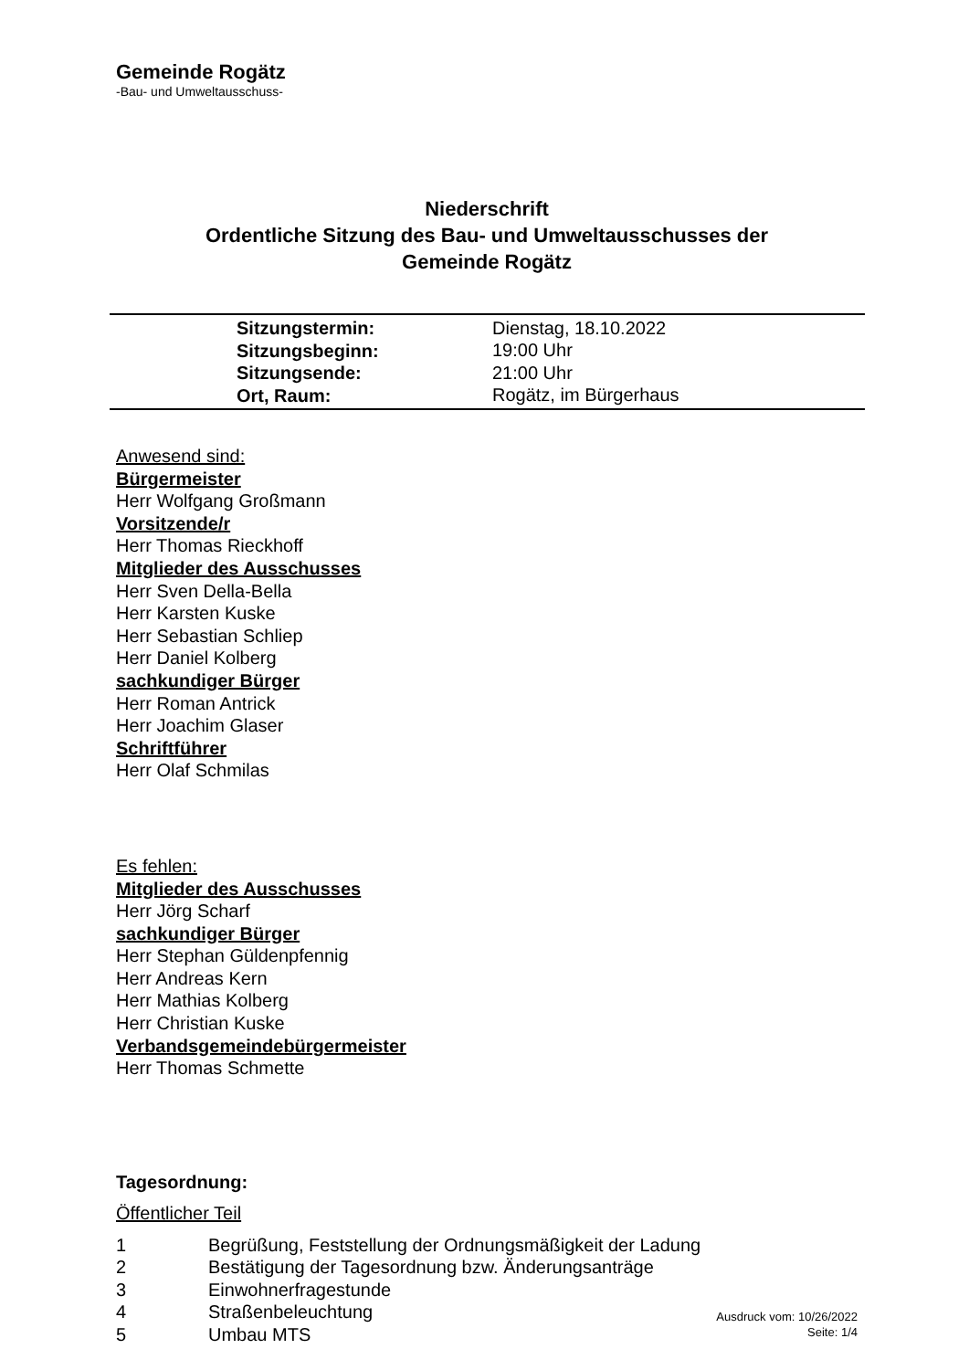Gemeinde Rogätz
-Bau- und Umweltausschuss-
Niederschrift
Ordentliche Sitzung des Bau- und Umweltausschusses der
Gemeinde Rogätz
| Sitzungstermin: | Dienstag, 18.10.2022 |
| Sitzungsbeginn: | 19:00 Uhr |
| Sitzungsende: | 21:00 Uhr |
| Ort, Raum: | Rogätz, im Bürgerhaus |
Anwesend sind:
Bürgermeister
Herr Wolfgang Großmann
Vorsitzende/r
Herr Thomas Rieckhoff
Mitglieder des Ausschusses
Herr Sven Della-Bella
Herr Karsten Kuske
Herr Sebastian Schliep
Herr Daniel Kolberg
sachkundiger Bürger
Herr Roman Antrick
Herr Joachim Glaser
Schriftführer
Herr Olaf Schmilas
Es fehlen:
Mitglieder des Ausschusses
Herr Jörg Scharf
sachkundiger Bürger
Herr Stephan Güldenpfennig
Herr Andreas Kern
Herr Mathias Kolberg
Herr Christian Kuske
Verbandsgemeindebürgermeister
Herr Thomas Schmette
Tagesordnung:
Öffentlicher Teil
| 1 | Begrüßung, Feststellung der Ordnungsmäßigkeit der Ladung |
| 2 | Bestätigung der Tagesordnung bzw. Änderungsanträge |
| 3 | Einwohnerfragestunde |
| 4 | Straßenbeleuchtung |
| 5 | Umbau MTS |
Ausdruck vom: 10/26/2022
Seite: 1/4